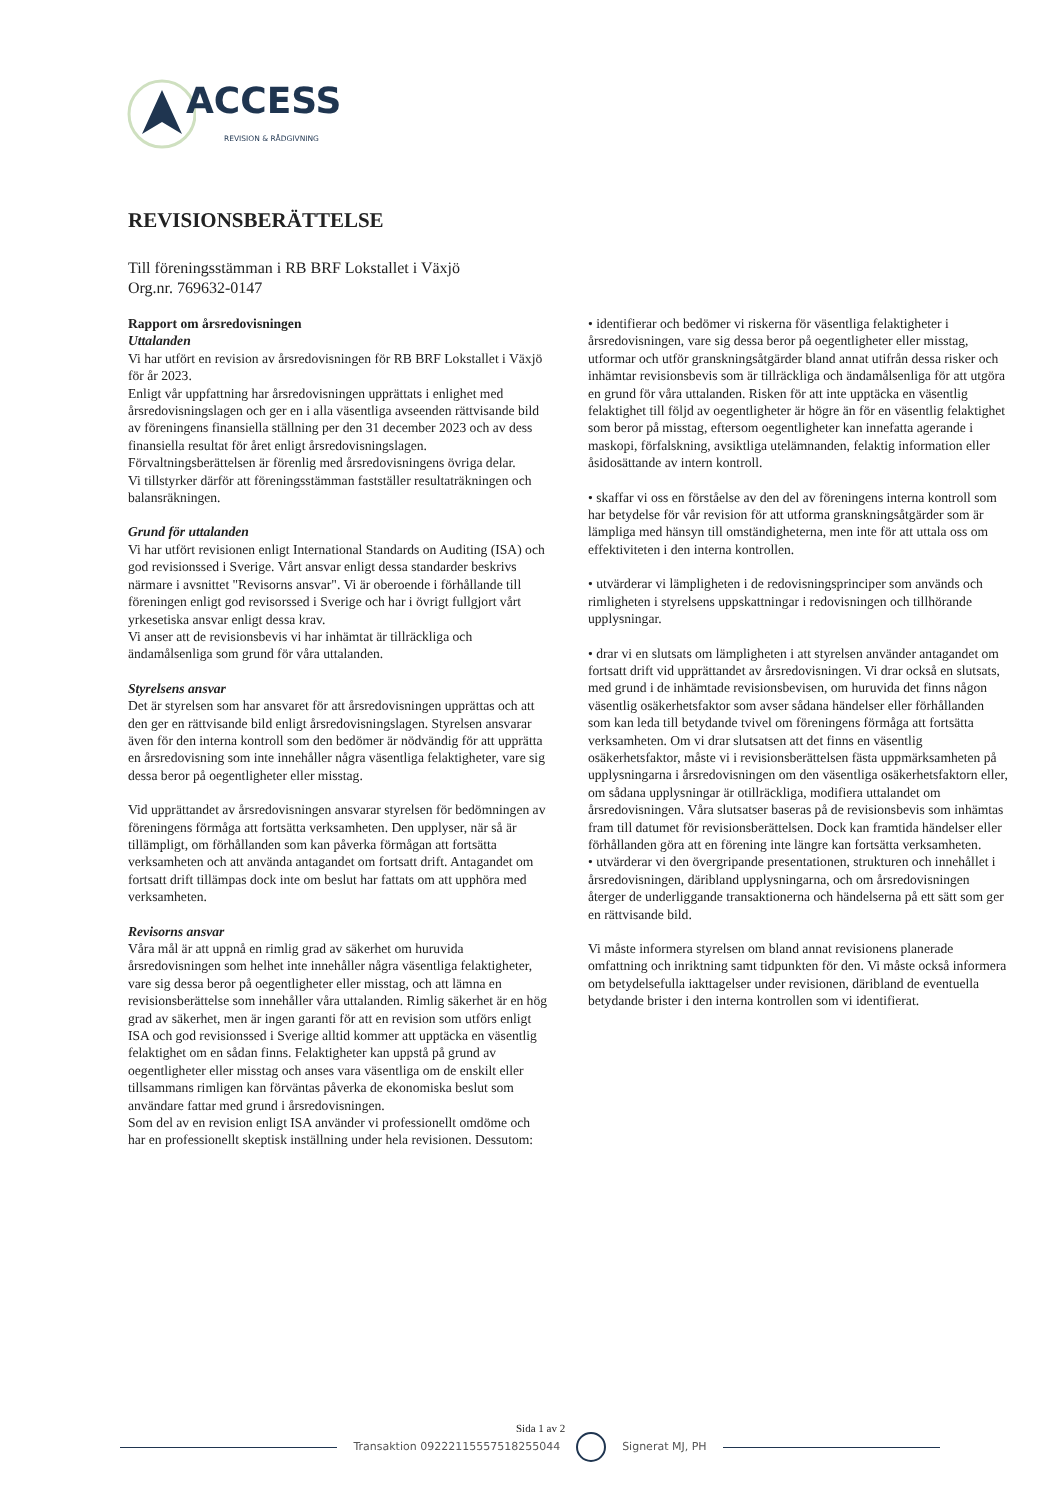ACCESS REVISION & RÅDGIVNING
REVISIONSBERÄTTELSE
Till föreningsstämman i RB BRF Lokstallet i Växjö
Org.nr. 769632-0147
Rapport om årsredovisningen
Uttalanden
Vi har utfört en revision av årsredovisningen för RB BRF Lokstallet i Växjö för år 2023.
Enligt vår uppfattning har årsredovisningen upprättats i enlighet med årsredovisningslagen och ger en i alla väsentliga avseenden rättvisande bild av föreningens finansiella ställning per den 31 december 2023 och av dess finansiella resultat för året enligt årsredovisningslagen. Förvaltningsberättelsen är förenlig med årsredovisningens övriga delar.
Vi tillstyrker därför att föreningsstämman fastställer resultaträkningen och balansräkningen.
Grund för uttalanden
Vi har utfört revisionen enligt International Standards on Auditing (ISA) och god revisionssed i Sverige. Vårt ansvar enligt dessa standarder beskrivs närmare i avsnittet "Revisorns ansvar". Vi är oberoende i förhållande till föreningen enligt god revisorssed i Sverige och har i övrigt fullgjort vårt yrkesetiska ansvar enligt dessa krav.
Vi anser att de revisionsbevis vi har inhämtat är tillräckliga och ändamålsenliga som grund för våra uttalanden.
Styrelsens ansvar
Det är styrelsen som har ansvaret för att årsredovisningen upprättas och att den ger en rättvisande bild enligt årsredovisningslagen. Styrelsen ansvarar även för den interna kontroll som den bedömer är nödvändig för att upprätta en årsredovisning som inte innehåller några väsentliga felaktigheter, vare sig dessa beror på oegentligheter eller misstag.
Vid upprättandet av årsredovisningen ansvarar styrelsen för bedömningen av föreningens förmåga att fortsätta verksamheten. Den upplyser, när så är tillämpligt, om förhållanden som kan påverka förmågan att fortsätta verksamheten och att använda antagandet om fortsatt drift. Antagandet om fortsatt drift tillämpas dock inte om beslut har fattats om att upphöra med verksamheten.
Revisorns ansvar
Våra mål är att uppnå en rimlig grad av säkerhet om huruvida årsredovisningen som helhet inte innehåller några väsentliga felaktigheter, vare sig dessa beror på oegentligheter eller misstag, och att lämna en revisionsberättelse som innehåller våra uttalanden. Rimlig säkerhet är en hög grad av säkerhet, men är ingen garanti för att en revision som utförs enligt ISA och god revisionssed i Sverige alltid kommer att upptäcka en väsentlig felaktighet om en sådan finns. Felaktigheter kan uppstå på grund av oegentligheter eller misstag och anses vara väsentliga om de enskilt eller tillsammans rimligen kan förväntas påverka de ekonomiska beslut som användare fattar med grund i årsredovisningen.
Som del av en revision enligt ISA använder vi professionellt omdöme och har en professionellt skeptisk inställning under hela revisionen. Dessutom:
• identifierar och bedömer vi riskerna för väsentliga felaktigheter i årsredovisningen, vare sig dessa beror på oegentligheter eller misstag, utformar och utför granskningsåtgärder bland annat utifrån dessa risker och inhämtar revisionsbevis som är tillräckliga och ändamålsenliga för att utgöra en grund för våra uttalanden. Risken för att inte upptäcka en väsentlig felaktighet till följd av oegentligheter är högre än för en väsentlig felaktighet som beror på misstag, eftersom oegentligheter kan innefatta agerande i maskopi, förfalskning, avsiktliga utelämnanden, felaktig information eller åsidosättande av intern kontroll.
• skaffar vi oss en förståelse av den del av föreningens interna kontroll som har betydelse för vår revision för att utforma granskningsåtgärder som är lämpliga med hänsyn till omständigheterna, men inte för att uttala oss om effektiviteten i den interna kontrollen.
• utvärderar vi lämpligheten i de redovisningsprinciper som används och rimligheten i styrelsens uppskattningar i redovisningen och tillhörande upplysningar.
• drar vi en slutsats om lämpligheten i att styrelsen använder antagandet om fortsatt drift vid upprättandet av årsredovisningen. Vi drar också en slutsats, med grund i de inhämtade revisionsbevisen, om huruvida det finns någon väsentlig osäkerhetsfaktor som avser sådana händelser eller förhållanden som kan leda till betydande tvivel om föreningens förmåga att fortsätta verksamheten. Om vi drar slutsatsen att det finns en väsentlig osäkerhetsfaktor, måste vi i revisionsberättelsen fästa uppmärksamheten på upplysningarna i årsredovisningen om den väsentliga osäkerhetsfaktorn eller, om sådana upplysningar är otillräckliga, modifiera uttalandet om årsredovisningen. Våra slutsatser baseras på de revisionsbevis som inhämtas fram till datumet för revisionsberättelsen. Dock kan framtida händelser eller förhållanden göra att en förening inte längre kan fortsätta verksamheten.
• utvärderar vi den övergripande presentationen, strukturen och innehållet i årsredovisningen, däribland upplysningarna, och om årsredovisningen återger de underliggande transaktionerna och händelserna på ett sätt som ger en rättvisande bild.
Vi måste informera styrelsen om bland annat revisionens planerade omfattning och inriktning samt tidpunkten för den. Vi måste också informera om betydelsefulla iakttagelser under revisionen, däribland de eventuella betydande brister i den interna kontrollen som vi identifierat.
Sida 1 av 2
Transaktion 09222115557518255044 Signerat MJ, PH